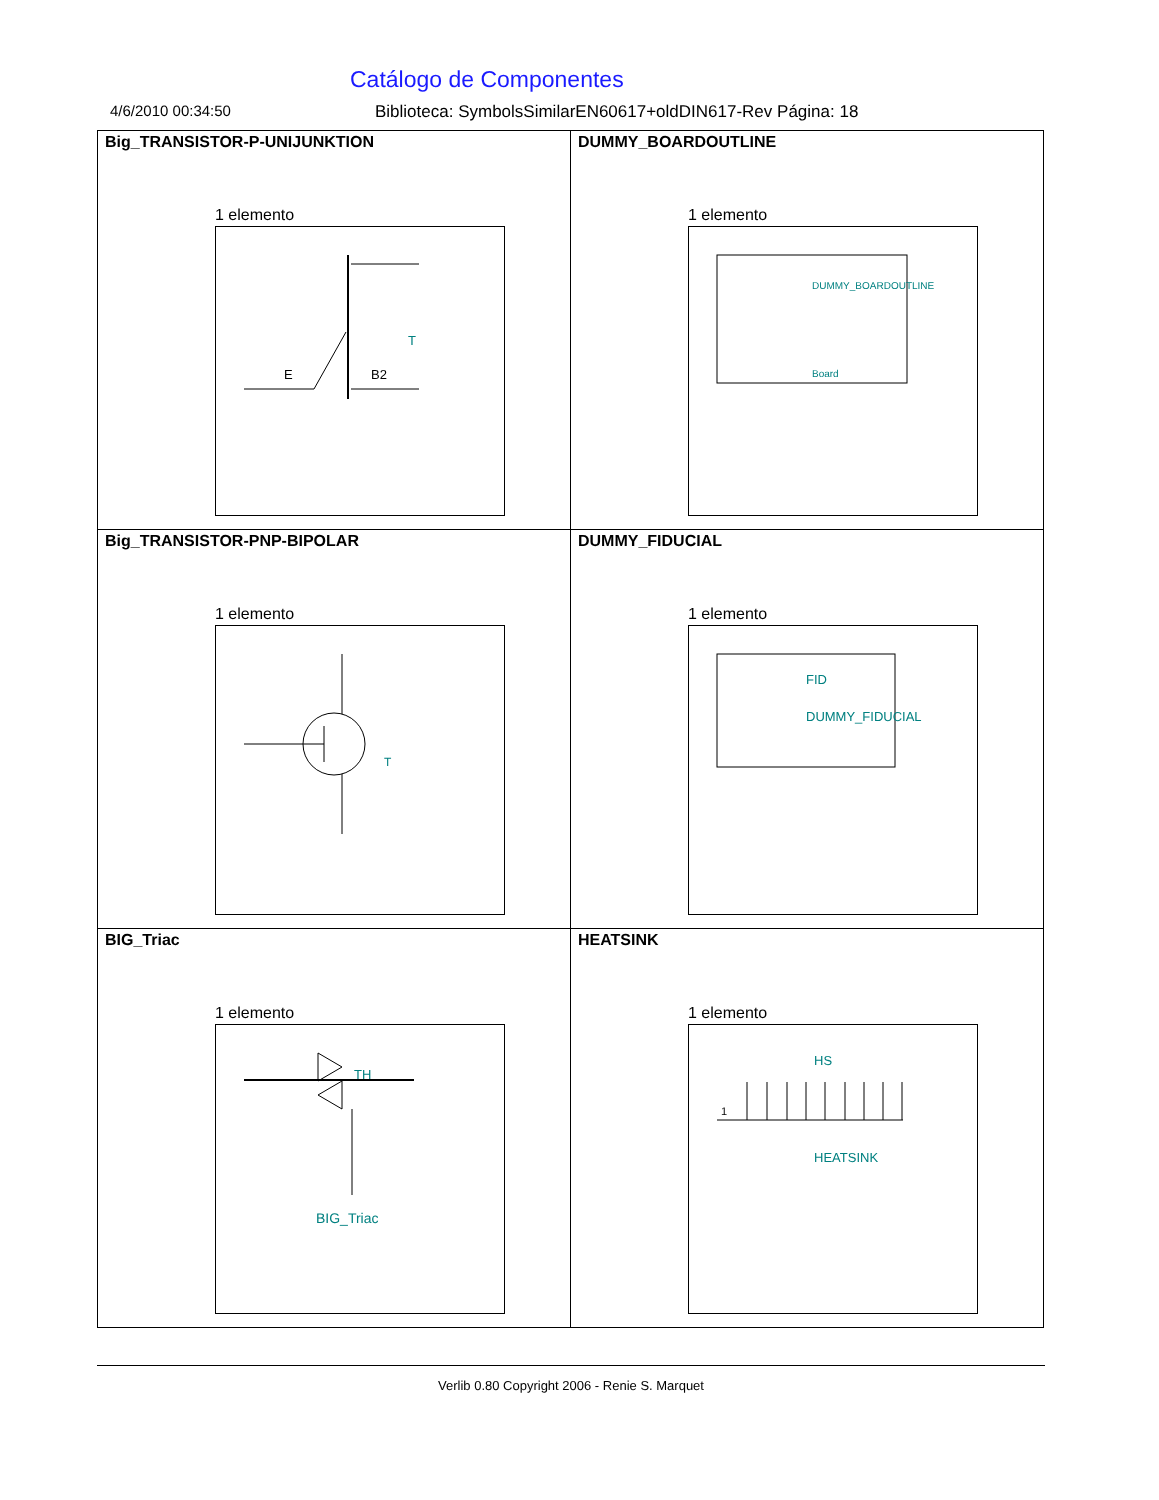Catálogo de Componentes
4/6/2010 00:34:50 Biblioteca: SymbolsSimilarEN60617+oldDIN617-Rev Página: 18
| Big_TRANSISTOR-P-UNIJUNKTION 1 elemento E B2 T | DUMMY_BOARDOUTLINE 1 elemento DUMMY_BOARDOUTLINE Board |
| Big_TRANSISTOR-PNP-BIPOLAR 1 elemento T | DUMMY_FIDUCIAL 1 elemento FID DUMMY_FIDUCIAL |
| BIG_Triac 1 elemento TH BIG_Triac | HEATSINK 1 elemento 1 HS HEATSINK |
Verlib 0.80 Copyright 2006 - Renie S. Marquet